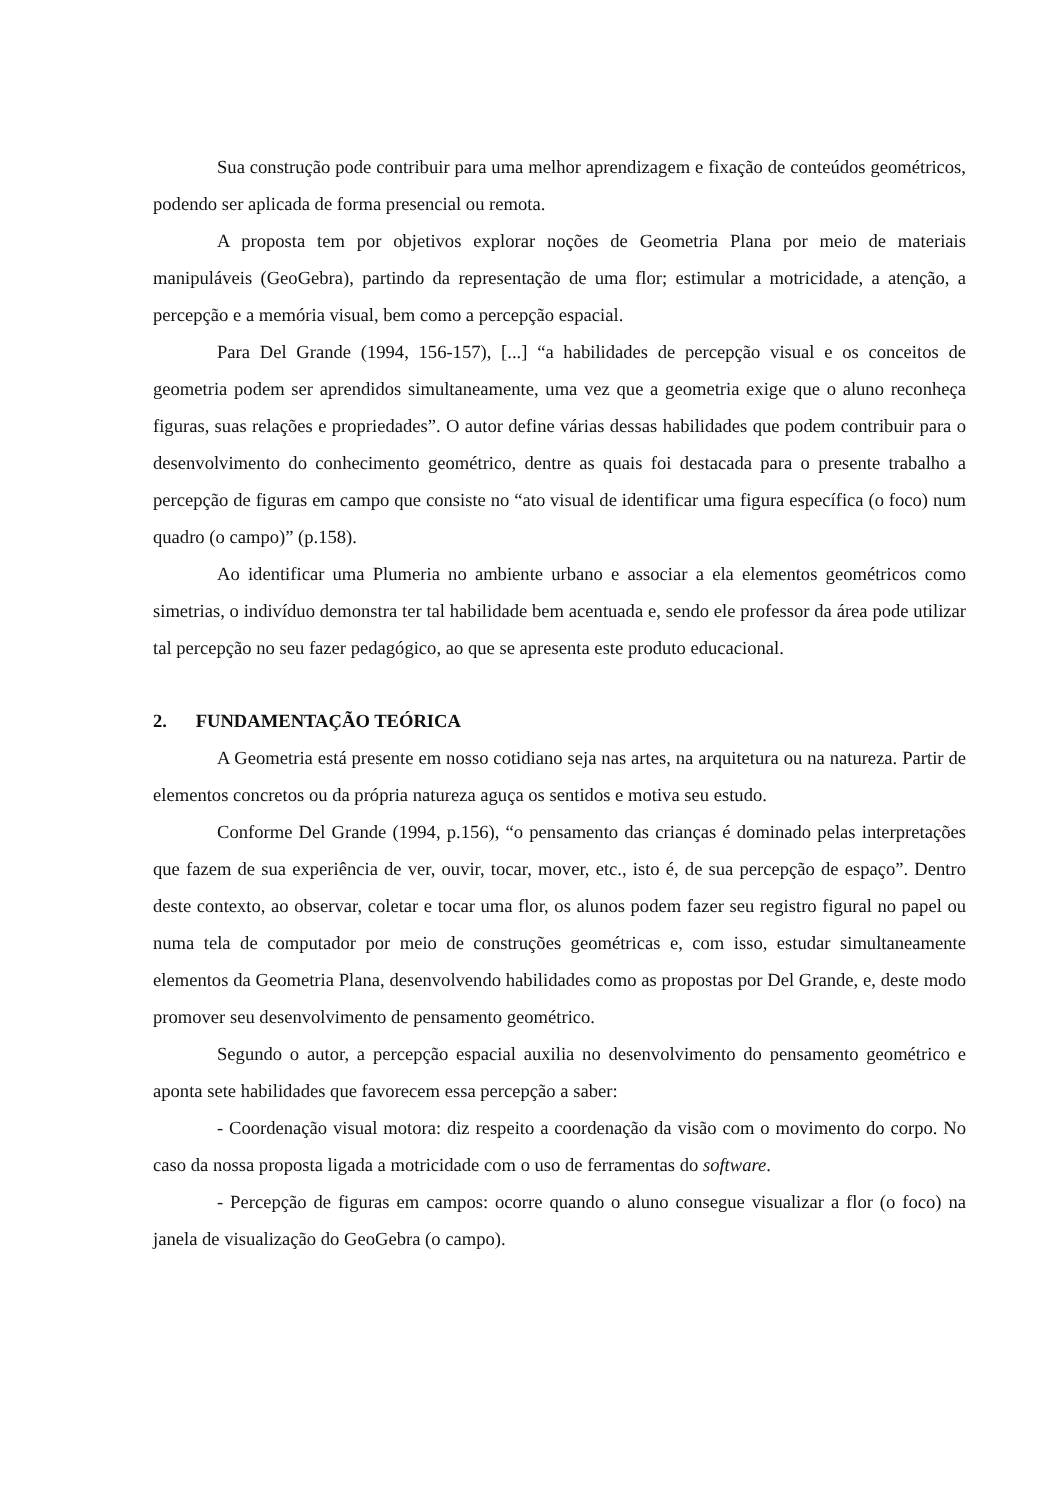Sua construção pode contribuir para uma melhor aprendizagem e fixação de conteúdos geométricos, podendo ser aplicada de forma presencial ou remota.
A proposta tem por objetivos explorar noções de Geometria Plana por meio de materiais manipuláveis (GeoGebra), partindo da representação de uma flor; estimular a motricidade, a atenção, a percepção e a memória visual, bem como a percepção espacial.
Para Del Grande (1994, 156-157), [...] “a habilidades de percepção visual e os conceitos de geometria podem ser aprendidos simultaneamente, uma vez que a geometria exige que o aluno reconheça figuras, suas relações e propriedades”. O autor define várias dessas habilidades que podem contribuir para o desenvolvimento do conhecimento geométrico, dentre as quais foi destacada para o presente trabalho a percepção de figuras em campo que consiste no “ato visual de identificar uma figura específica (o foco) num quadro (o campo)” (p.158).
Ao identificar uma Plumeria no ambiente urbano e associar a ela elementos geométricos como simetrias, o indivíduo demonstra ter tal habilidade bem acentuada e, sendo ele professor da área pode utilizar tal percepção no seu fazer pedagógico, ao que se apresenta este produto educacional.
2. FUNDAMENTAÇÃO TEÓRICA
A Geometria está presente em nosso cotidiano seja nas artes, na arquitetura ou na natureza. Partir de elementos concretos ou da própria natureza aguça os sentidos e motiva seu estudo.
Conforme Del Grande (1994, p.156), “o pensamento das crianças é dominado pelas interpretações que fazem de sua experiência de ver, ouvir, tocar, mover, etc., isto é, de sua percepção de espaço”. Dentro deste contexto, ao observar, coletar e tocar uma flor, os alunos podem fazer seu registro figural no papel ou numa tela de computador por meio de construções geométricas e, com isso, estudar simultaneamente elementos da Geometria Plana, desenvolvendo habilidades como as propostas por Del Grande, e, deste modo promover seu desenvolvimento de pensamento geométrico.
Segundo o autor, a percepção espacial auxilia no desenvolvimento do pensamento geométrico e aponta sete habilidades que favorecem essa percepção a saber:
- Coordenação visual motora: diz respeito a coordenação da visão com o movimento do corpo. No caso da nossa proposta ligada a motricidade com o uso de ferramentas do software.
- Percepção de figuras em campos: ocorre quando o aluno consegue visualizar a flor (o foco) na janela de visualização do GeoGebra (o campo).